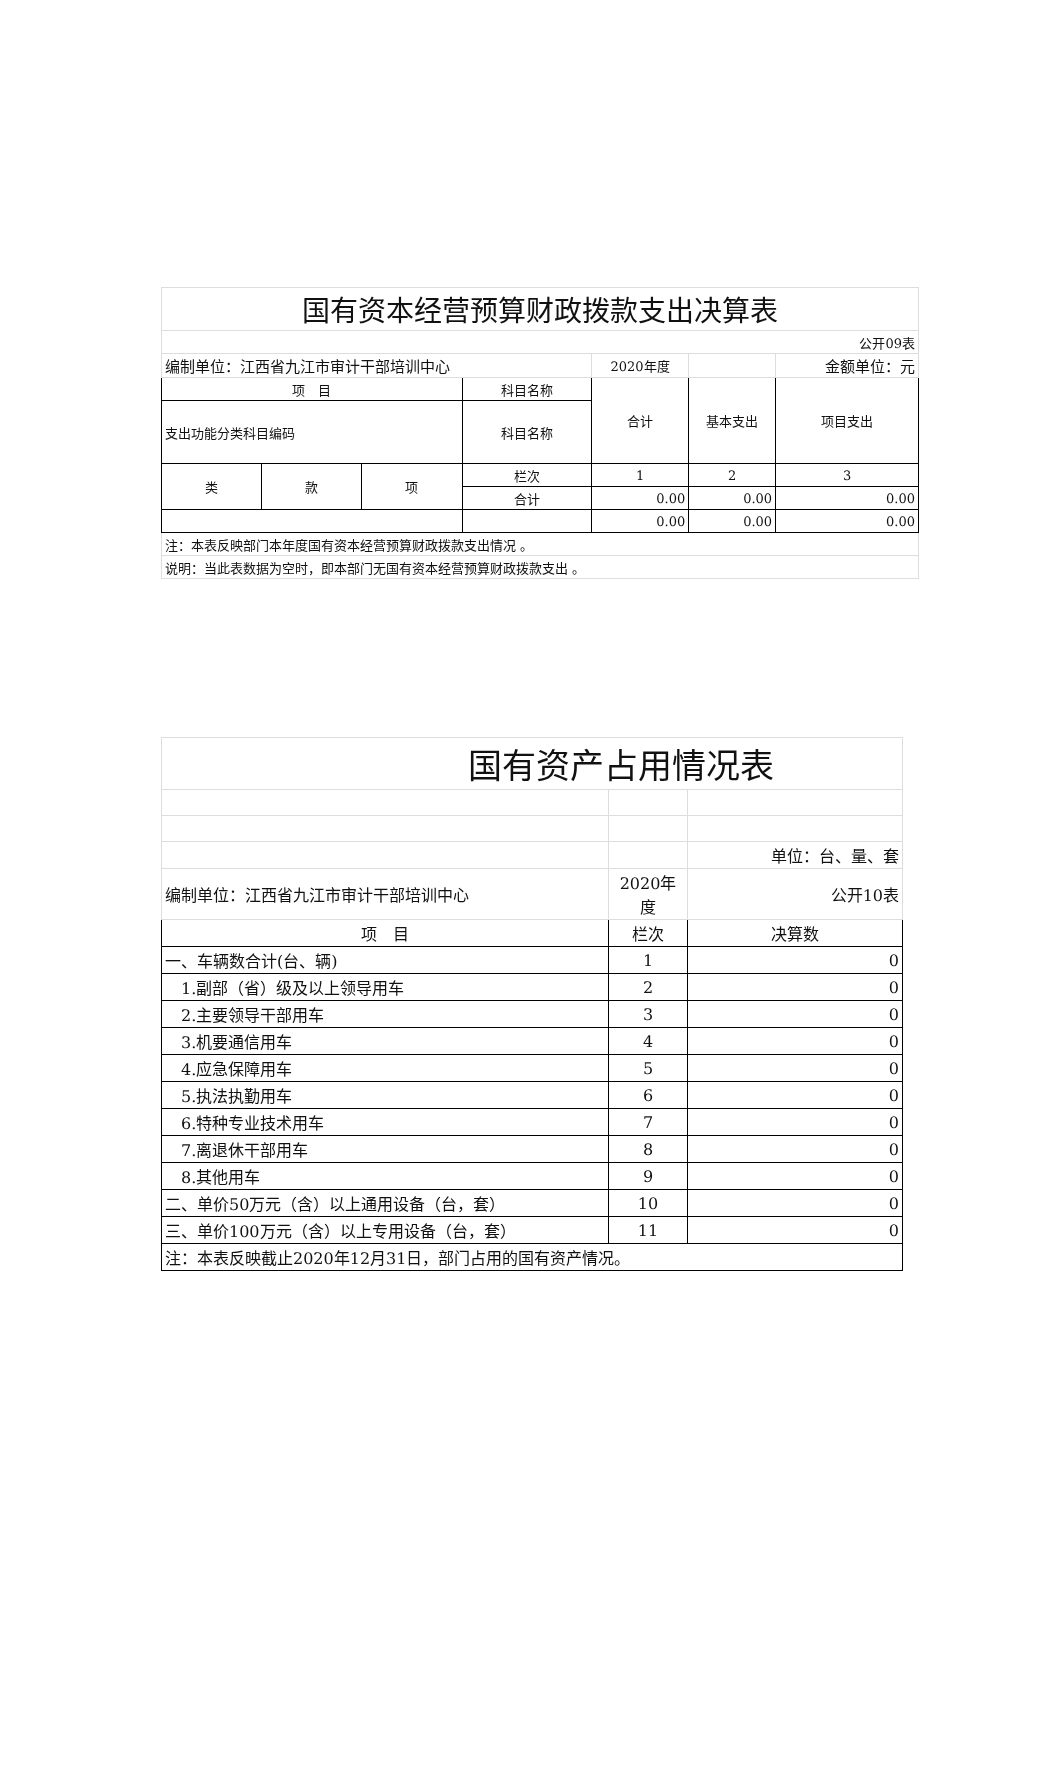| 国有资本经营预算财政拨款支出决算表 | | | | | | |
| 公开09表 | | | | | | |
| 编制单位：江西省九江市审计干部培训中心 | | | | 2020年度 | | 金额单位：元 |
| 项 目 | | | 科目名称 | 合计 | 基本支出 | 项目支出 |
| 支出功能分类科目编码 | | | 科目名称 | | | |
| 类 | 款 | 项 | 栏次 | 1 | 2 | 3 |
| | | | 合计 | 0.00 | 0.00 | 0.00 |
| | | | | 0.00 | 0.00 | 0.00 |
| 注：本表反映部门本年度国有资本经营预算财政拨款支出情况 。 | | | | | | |
| 说明：当此表数据为空时，即本部门无国有资本经营预算财政拨款支出 。 | | | | | | |
| 国有资产占用情况表 | | |
| | | 单位：台、量、套 |
| 编制单位：江西省九江市审计干部培训中心 | 2020年度 | 公开10表 |
| 项 目 | 栏次 | 决算数 |
| 一、车辆数合计(台、辆) | 1 | 0 |
| 1.副部（省）级及以上领导用车 | 2 | 0 |
| 2.主要领导干部用车 | 3 | 0 |
| 3.机要通信用车 | 4 | 0 |
| 4.应急保障用车 | 5 | 0 |
| 5.执法执勤用车 | 6 | 0 |
| 6.特种专业技术用车 | 7 | 0 |
| 7.离退休干部用车 | 8 | 0 |
| 8.其他用车 | 9 | 0 |
| 二、单价50万元（含）以上通用设备（台，套） | 10 | 0 |
| 三、单价100万元（含）以上专用设备（台，套） | 11 | 0 |
| 注：本表反映截止2020年12月31日，部门占用的国有资产情况。 | | |